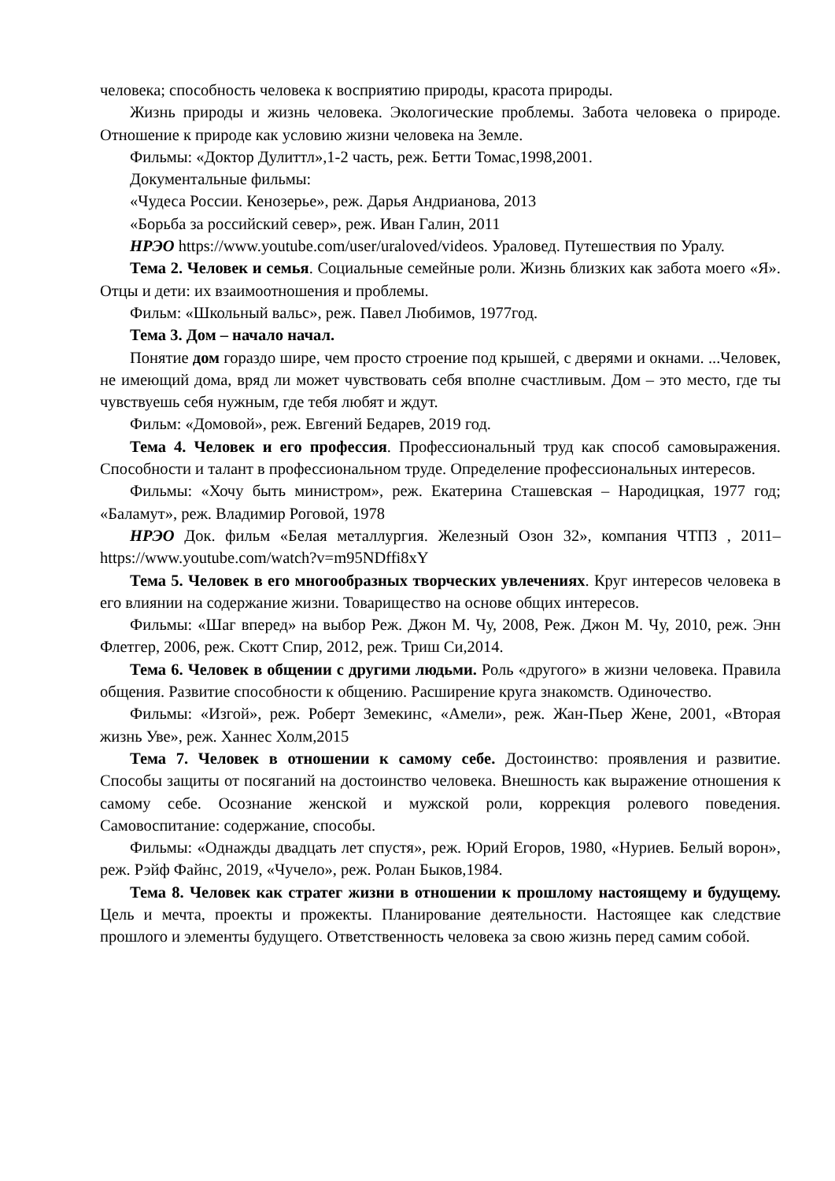человека; способность человека к восприятию природы, красота природы.
Жизнь природы и жизнь человека. Экологические проблемы. Забота человека о природе. Отношение к природе как условию жизни человека на Земле.
Фильмы: «Доктор Дулиттл»,1-2 часть, реж. Бетти Томас,1998,2001.
Документальные фильмы:
«Чудеса России. Кенозерье», реж. Дарья Андрианова, 2013
«Борьба за российский север», реж. Иван Галин, 2011
НРЭО https://www.youtube.com/user/uraloved/videos. Ураловед. Путешествия по Уралу.
Тема 2. Человек и семья. Социальные семейные роли. Жизнь близких как забота моего «Я». Отцы и дети: их взаимоотношения и проблемы.
Фильм: «Школьный вальс», реж. Павел Любимов, 1977год.
Тема 3. Дом – начало начал.
Понятие дом гораздо шире, чем просто строение под крышей, с дверями и окнами. ...Человек, не имеющий дома, вряд ли может чувствовать себя вполне счастливым. Дом – это место, где ты чувствуешь себя нужным, где тебя любят и ждут.
Фильм: «Домовой», реж. Евгений Бедарев, 2019 год.
Тема 4. Человек и его профессия. Профессиональный труд как способ самовыражения. Способности и талант в профессиональном труде. Определение профессиональных интересов.
Фильмы: «Хочу быть министром», реж. Екатерина Сташевская – Народицкая, 1977 год; «Баламут», реж. Владимир Роговой, 1978
НРЭО Док. фильм «Белая металлургия. Железный Озон 32», компания ЧТПЗ , 2011– https://www.youtube.com/watch?v=m95NDffi8xY
Тема 5. Человек в его многообразных творческих увлечениях. Круг интересов человека в его влиянии на содержание жизни. Товарищество на основе общих интересов.
Фильмы: «Шаг вперед» на выбор Реж. Джон М. Чу, 2008, Реж. Джон М. Чу, 2010, реж. Энн Флетгер, 2006, реж. Скотт Спир, 2012, реж. Триш Си,2014.
Тема 6. Человек в общении с другими людьми. Роль «другого» в жизни человека. Правила общения. Развитие способности к общению. Расширение круга знакомств. Одиночество.
Фильмы: «Изгой», реж. Роберт Земекинс, «Амели», реж. Жан-Пьер Жене, 2001, «Вторая жизнь Уве», реж. Ханнес Холм,2015
Тема 7. Человек в отношении к самому себе. Достоинство: проявления и развитие. Способы защиты от посяганий на достоинство человека. Внешность как выражение отношения к самому себе. Осознание женской и мужской роли, коррекция ролевого поведения. Самовоспитание: содержание, способы.
Фильмы: «Однажды двадцать лет спустя», реж. Юрий Егоров, 1980, «Нуриев. Белый ворон», реж. Рэйф Файнс, 2019, «Чучело», реж. Ролан Быков,1984.
Тема 8. Человек как стратег жизни в отношении к прошлому настоящему и будущему. Цель и мечта, проекты и прожекты. Планирование деятельности. Настоящее как следствие прошлого и элементы будущего. Ответственность человека за свою жизнь перед самим собой.